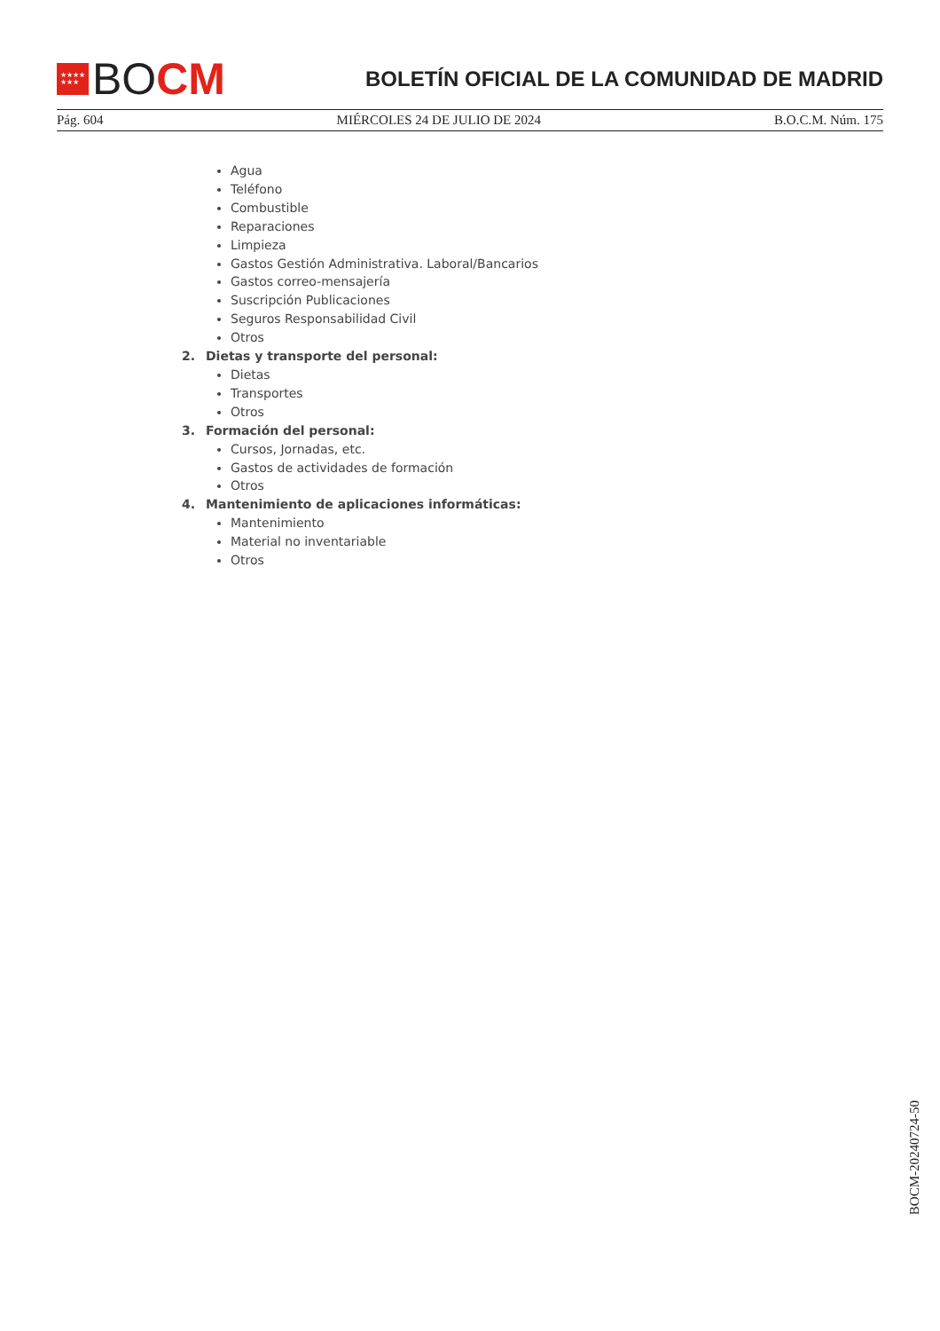★★★★
★★★
BO CM
BOLETÍN OFICIAL DE LA COMUNIDAD DE MADRID
Pág. 604 MIÉRCOLES 24 DE JULIO DE 2024 B.O.C.M. Núm. 175
Agua
Teléfono
Combustible
Reparaciones
Limpieza
Gastos Gestión Administrativa. Laboral/Bancarios
Gastos correo-mensajería
Suscripción Publicaciones
Seguros Responsabilidad Civil
Otros
2. Dietas y transporte del personal:
Dietas
Transportes
Otros
3. Formación del personal:
Cursos, Jornadas, etc.
Gastos de actividades de formación
Otros
4. Mantenimiento de aplicaciones informáticas:
Mantenimiento
Material no inventariable
Otros
BOCM-20240724-50